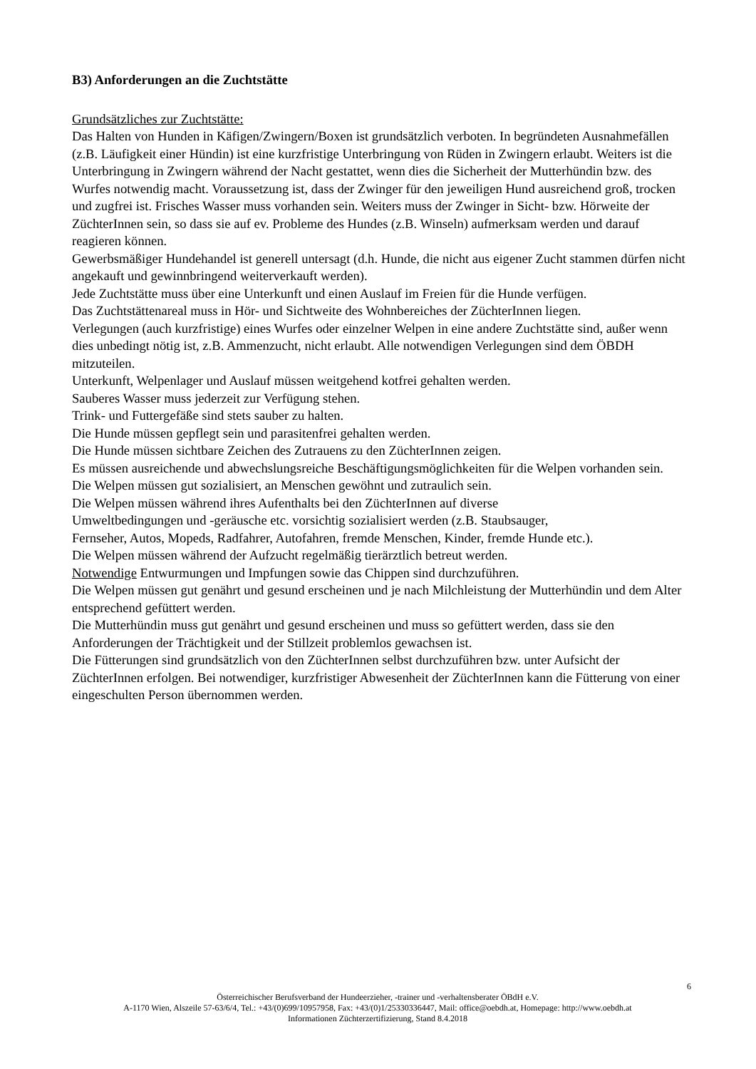B3) Anforderungen an die Zuchtstätte
Grundsätzliches zur Zuchtstätte:
Das Halten von Hunden in Käfigen/Zwingern/Boxen ist grundsätzlich verboten. In begründeten Ausnahmefällen (z.B. Läufigkeit einer Hündin) ist eine kurzfristige Unterbringung von Rüden in Zwingern erlaubt. Weiters ist die Unterbringung in Zwingern während der Nacht gestattet, wenn dies die Sicherheit der Mutterhündin bzw. des Wurfes notwendig macht. Voraussetzung ist, dass der Zwinger für den jeweiligen Hund ausreichend groß, trocken und zugfrei ist. Frisches Wasser muss vorhanden sein. Weiters muss der Zwinger in Sicht- bzw. Hörweite der ZüchterInnen sein, so dass sie auf ev. Probleme des Hundes (z.B. Winseln) aufmerksam werden und darauf reagieren können.
Gewerbsmäßiger Hundehandel ist generell untersagt (d.h. Hunde, die nicht aus eigener Zucht stammen dürfen nicht angekauft und gewinnbringend weiterverkauft werden).
Jede Zuchtstätte muss über eine Unterkunft und einen Auslauf im Freien für die Hunde verfügen.
Das Zuchtstättenareal muss in Hör- und Sichtweite des Wohnbereiches der ZüchterInnen liegen.
Verlegungen (auch kurzfristige) eines Wurfes oder einzelner Welpen in eine andere Zuchtstätte sind, außer wenn dies unbedingt nötig ist, z.B. Ammenzucht, nicht erlaubt. Alle notwendigen Verlegungen sind dem ÖBDH mitzuteilen.
Unterkunft, Welpenlager und Auslauf müssen weitgehend kotfrei gehalten werden.
Sauberes Wasser muss jederzeit zur Verfügung stehen.
Trink- und Futtergefäße sind stets sauber zu halten.
Die Hunde müssen gepflegt sein und parasitenfrei gehalten werden.
Die Hunde müssen sichtbare Zeichen des Zutrauens zu den ZüchterInnen zeigen.
Es müssen ausreichende und abwechslungsreiche Beschäftigungsmöglichkeiten für die Welpen vorhanden sein.
Die Welpen müssen gut sozialisiert, an Menschen gewöhnt und zutraulich sein.
Die Welpen müssen während ihres Aufenthalts bei den ZüchterInnen auf diverse
Umweltbedingungen und -geräusche etc. vorsichtig sozialisiert werden (z.B. Staubsauger,
Fernseher, Autos, Mopeds, Radfahrer, Autofahren, fremde Menschen, Kinder, fremde Hunde etc.).
Die Welpen müssen während der Aufzucht regelmäßig tierärztlich betreut werden.
Notwendige Entwurmungen und Impfungen sowie das Chippen sind durchzuführen.
Die Welpen müssen gut genährt und gesund erscheinen und je nach Milchleistung der Mutterhündin und dem Alter entsprechend gefüttert werden.
Die Mutterhündin muss gut genährt und gesund erscheinen und muss so gefüttert werden, dass sie den Anforderungen der Trächtigkeit und der Stillzeit problemlos gewachsen ist.
Die Fütterungen sind grundsätzlich von den ZüchterInnen selbst durchzuführen bzw. unter Aufsicht der ZüchterInnen erfolgen. Bei notwendiger, kurzfristiger Abwesenheit der ZüchterInnen kann die Fütterung von einer eingeschulten Person übernommen werden.
6
Österreichischer Berufsverband der Hundeerzieher, -trainer und -verhaltensberater ÖBdH e.V.
A-1170 Wien, Alszeile 57-63/6/4, Tel.: +43/(0)699/10957958, Fax: +43/(0)1/25330336447, Mail: office@oebdh.at, Homepage: http://www.oebdh.at
Informationen Züchterzertifizierung, Stand 8.4.2018